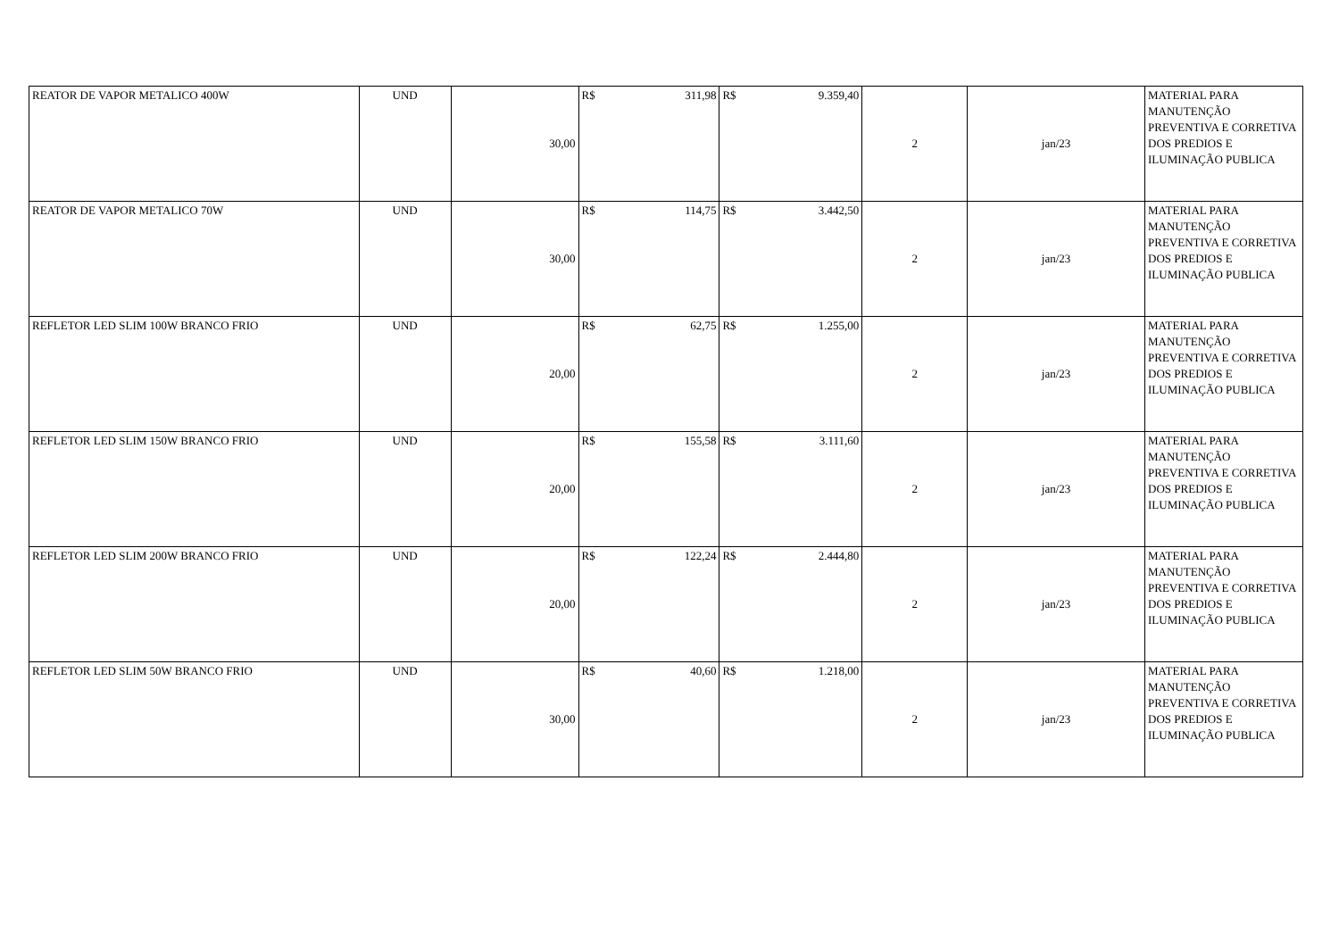| REATOR DE VAPOR METALICO 400W | UND | 30,00 | R$ 311,98 | R$ 9.359,40 | 2 | jan/23 | MATERIAL PARA MANUTENÇÃO PREVENTIVA E CORRETIVA DOS PREDIOS E ILUMINAÇÃO PUBLICA |
| REATOR DE VAPOR METALICO 70W | UND | 30,00 | R$ 114,75 | R$ 3.442,50 | 2 | jan/23 | MATERIAL PARA MANUTENÇÃO PREVENTIVA E CORRETIVA DOS PREDIOS E ILUMINAÇÃO PUBLICA |
| REFLETOR LED SLIM 100W BRANCO FRIO | UND | 20,00 | R$ 62,75 | R$ 1.255,00 | 2 | jan/23 | MATERIAL PARA MANUTENÇÃO PREVENTIVA E CORRETIVA DOS PREDIOS E ILUMINAÇÃO PUBLICA |
| REFLETOR LED SLIM 150W BRANCO FRIO | UND | 20,00 | R$ 155,58 | R$ 3.111,60 | 2 | jan/23 | MATERIAL PARA MANUTENÇÃO PREVENTIVA E CORRETIVA DOS PREDIOS E ILUMINAÇÃO PUBLICA |
| REFLETOR LED SLIM 200W BRANCO FRIO | UND | 20,00 | R$ 122,24 | R$ 2.444,80 | 2 | jan/23 | MATERIAL PARA MANUTENÇÃO PREVENTIVA E CORRETIVA DOS PREDIOS E ILUMINAÇÃO PUBLICA |
| REFLETOR LED SLIM 50W BRANCO FRIO | UND | 30,00 | R$ 40,60 | R$ 1.218,00 | 2 | jan/23 | MATERIAL PARA MANUTENÇÃO PREVENTIVA E CORRETIVA DOS PREDIOS E ILUMINAÇÃO PUBLICA |